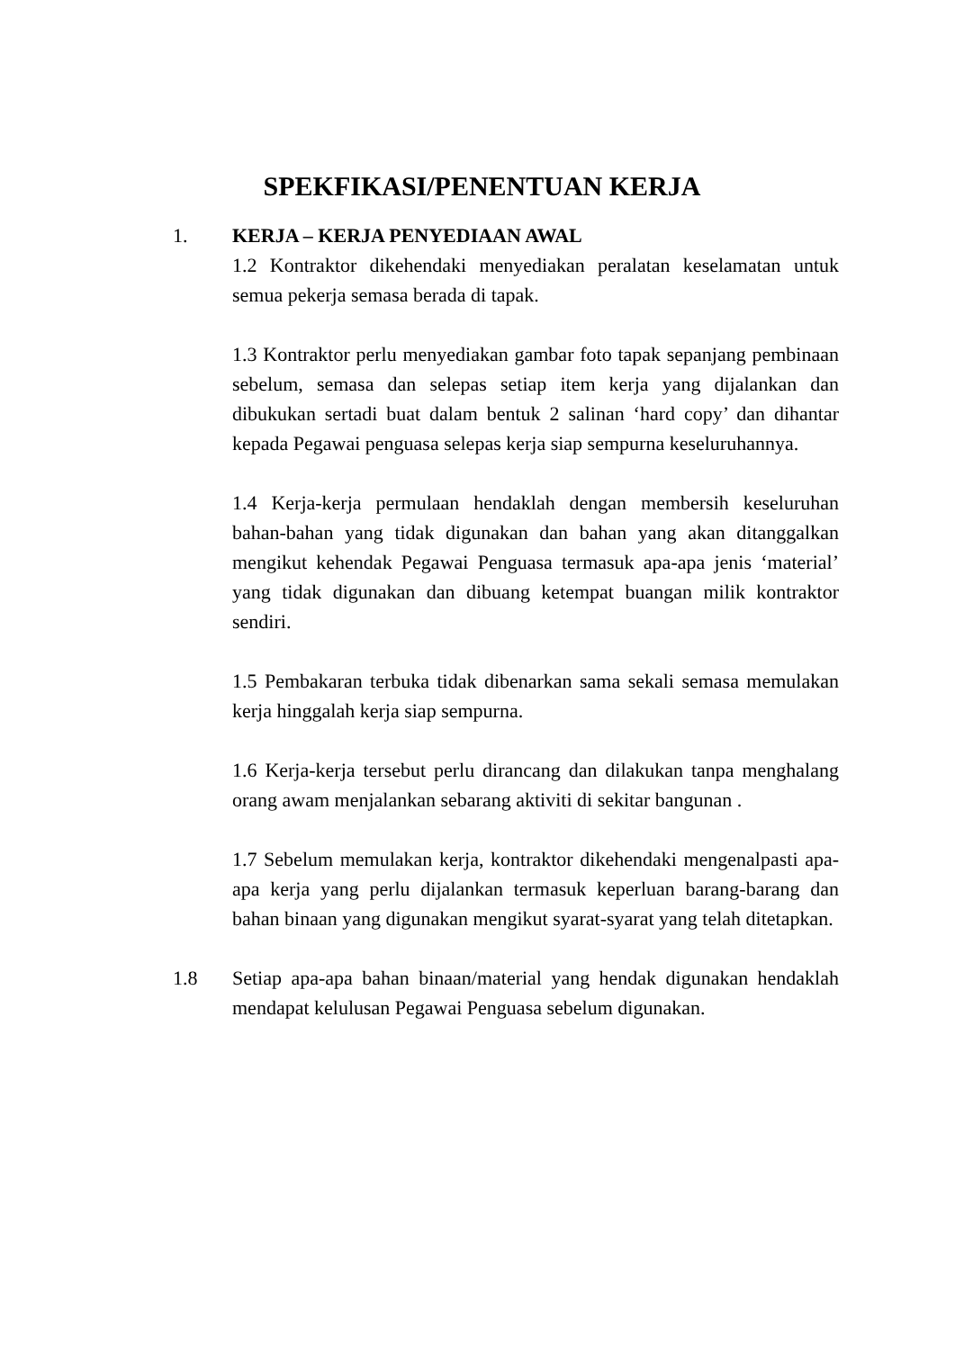SPEKFIKASI/PENENTUAN KERJA
1. KERJA – KERJA PENYEDIAAN AWAL
1.2 Kontraktor dikehendaki menyediakan peralatan keselamatan untuk semua pekerja semasa berada di tapak.
1.3 Kontraktor perlu menyediakan gambar foto tapak sepanjang pembinaan sebelum, semasa dan selepas setiap item kerja yang dijalankan dan dibukukan sertadi buat dalam bentuk 2 salinan ‘hard copy’ dan dihantar kepada Pegawai penguasa selepas kerja siap sempurna keseluruhannya.
1.4 Kerja-kerja permulaan hendaklah dengan membersih keseluruhan bahan-bahan yang tidak digunakan dan bahan yang akan ditanggalkan mengikut kehendak Pegawai Penguasa termasuk apa-apa jenis ‘material’ yang tidak digunakan dan dibuang ketempat buangan milik kontraktor sendiri.
1.5 Pembakaran terbuka tidak dibenarkan sama sekali semasa memulakan kerja hinggalah kerja siap sempurna.
1.6 Kerja-kerja tersebut perlu dirancang dan dilakukan tanpa menghalang orang awam menjalankan sebarang aktiviti di sekitar bangunan .
1.7 Sebelum memulakan kerja, kontraktor dikehendaki mengenalpasti apa-apa kerja yang perlu dijalankan termasuk keperluan barang-barang dan bahan binaan yang digunakan mengikut syarat-syarat yang telah ditetapkan.
1.8 Setiap apa-apa bahan binaan/material yang hendak digunakan hendaklah mendapat kelulusan Pegawai Penguasa sebelum digunakan.